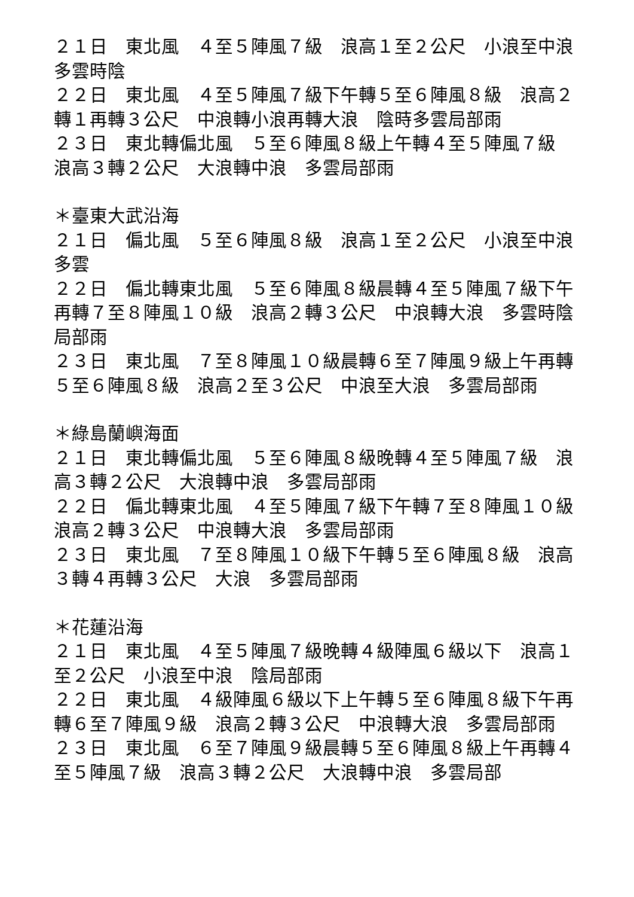２１日　東北風　４至５陣風７級　浪高１至２公尺　小浪至中浪　多雲時陰
２２日　東北風　４至５陣風７級下午轉５至６陣風８級　浪高２轉１再轉３公尺　中浪轉小浪再轉大浪　陰時多雲局部雨
２３日　東北轉偏北風　５至６陣風８級上午轉４至５陣風７級　浪高３轉２公尺　大浪轉中浪　多雲局部雨
＊臺東大武沿海
２１日　偏北風　５至６陣風８級　浪高１至２公尺　小浪至中浪　多雲
２２日　偏北轉東北風　５至６陣風８級晨轉４至５陣風７級下午再轉７至８陣風１０級　浪高２轉３公尺　中浪轉大浪　多雲時陰局部雨
２３日　東北風　７至８陣風１０級晨轉６至７陣風９級上午再轉５至６陣風８級　浪高２至３公尺　中浪至大浪　多雲局部雨
＊綠島蘭嶼海面
２１日　東北轉偏北風　５至６陣風８級晚轉４至５陣風７級　浪高３轉２公尺　大浪轉中浪　多雲局部雨
２２日　偏北轉東北風　４至５陣風７級下午轉７至８陣風１０級　浪高２轉３公尺　中浪轉大浪　多雲局部雨
２３日　東北風　７至８陣風１０級下午轉５至６陣風８級　浪高３轉４再轉３公尺　大浪　多雲局部雨
＊花蓮沿海
２１日　東北風　４至５陣風７級晚轉４級陣風６級以下　浪高１至２公尺　小浪至中浪　陰局部雨
２２日　東北風　４級陣風６級以下上午轉５至６陣風８級下午再轉６至７陣風９級　浪高２轉３公尺　中浪轉大浪　多雲局部雨
２３日　東北風　６至７陣風９級晨轉５至６陣風８級上午再轉４至５陣風７級　浪高３轉２公尺　大浪轉中浪　多雲局部